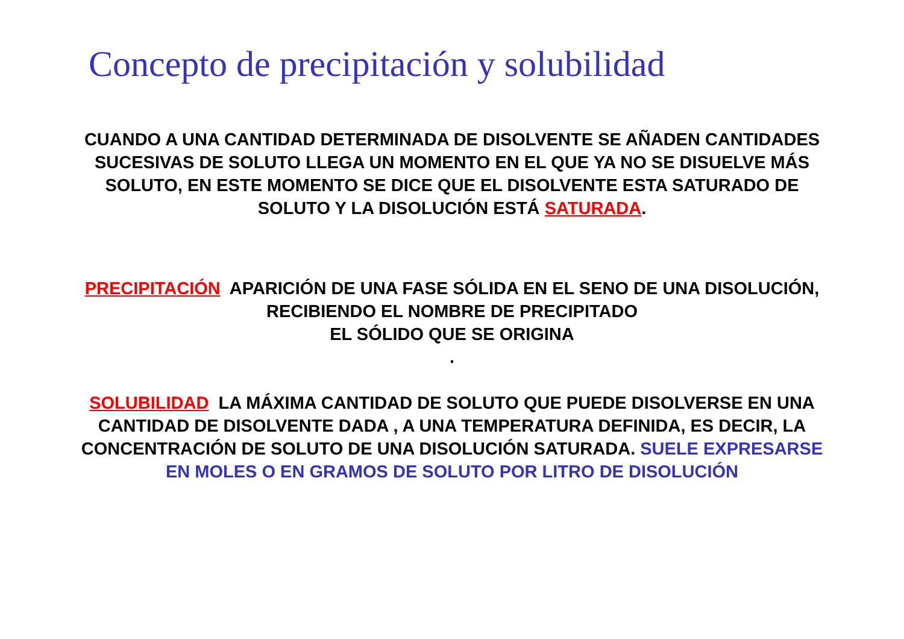Concepto de precipitación y solubilidad
CUANDO A UNA CANTIDAD DETERMINADA DE DISOLVENTE SE AÑADEN CANTIDADES SUCESIVAS DE SOLUTO LLEGA UN MOMENTO EN EL QUE YA NO SE DISUELVE MÁS SOLUTO, EN ESTE MOMENTO SE DICE QUE EL DISOLVENTE ESTA SATURADO DE SOLUTO Y LA DISOLUCIÓN ESTÁ SATURADA.
PRECIPITACIÓN APARICIÓN DE UNA FASE SÓLIDA EN EL SENO DE UNA DISOLUCIÓN, RECIBIENDO EL NOMBRE DE PRECIPITADO
EL SÓLIDO QUE SE ORIGINA
.
SOLUBILIDAD LA MÁXIMA CANTIDAD DE SOLUTO QUE PUEDE DISOLVERSE EN UNA CANTIDAD DE DISOLVENTE DADA , A UNA TEMPERATURA DEFINIDA, ES DECIR, LA CONCENTRACIÓN DE SOLUTO DE UNA DISOLUCIÓN SATURADA. SUELE EXPRESARSE EN MOLES O EN GRAMOS DE SOLUTO POR LITRO DE DISOLUCIÓN